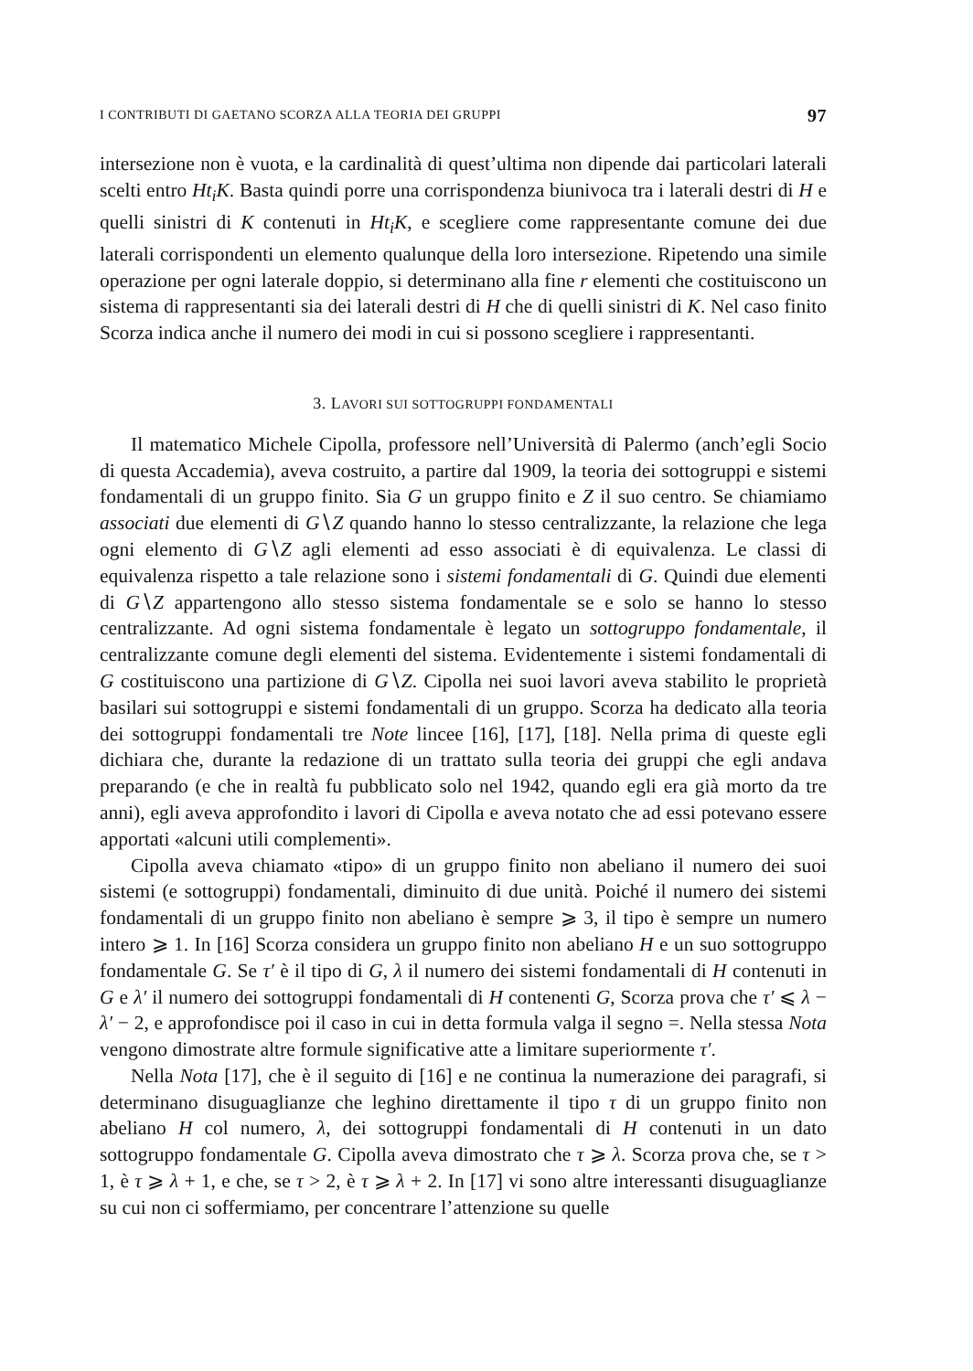I CONTRIBUTI DI GAETANO SCORZA ALLA TEORIA DEI GRUPPI 97
intersezione non è vuota, e la cardinalità di quest’ultima non dipende dai particolari laterali scelti entro Ht<sub>i</sub>K. Basta quindi porre una corrispondenza biunivoca tra i laterali destri di H e quelli sinistri di K contenuti in Ht<sub>i</sub>K, e scegliere come rappresentante comune dei due laterali corrispondenti un elemento qualunque della loro intersezione. Ripetendo una simile operazione per ogni laterale doppio, si determinano alla fine r elementi che costituiscono un sistema di rappresentanti sia dei laterali destri di H che di quelli sinistri di K. Nel caso finito Scorza indica anche il numero dei modi in cui si possono scegliere i rappresentanti.
3. LAVORI SUI SOTTOGRUPPI FONDAMENTALI
Il matematico Michele Cipolla, professore nell’Università di Palermo (anch’egli Socio di questa Accademia), aveva costruito, a partire dal 1909, la teoria dei sottogruppi e sistemi fondamentali di un gruppo finito. Sia G un gruppo finito e Z il suo centro. Se chiamiamo associati due elementi di G∖Z quando hanno lo stesso centralizzante, la relazione che lega ogni elemento di G∖Z agli elementi ad esso associati è di equivalenza. Le classi di equivalenza rispetto a tale relazione sono i sistemi fondamentali di G. Quindi due elementi di G∖Z appartengono allo stesso sistema fondamentale se e solo se hanno lo stesso centralizzante. Ad ogni sistema fondamentale è legato un sottogruppo fondamentale, il centralizzante comune degli elementi del sistema. Evidentemente i sistemi fondamentali di G costituiscono una partizione di G∖Z. Cipolla nei suoi lavori aveva stabilito le proprietà basilari sui sottogruppi e sistemi fondamentali di un gruppo. Scorza ha dedicato alla teoria dei sottogruppi fondamentali tre Note lincee [16], [17], [18]. Nella prima di queste egli dichiara che, durante la redazione di un trattato sulla teoria dei gruppi che egli andava preparando (e che in realtà fu pubblicato solo nel 1942, quando egli era già morto da tre anni), egli aveva approfondito i lavori di Cipolla e aveva notato che ad essi potevano essere apportati «alcuni utili complementi».
Cipolla aveva chiamato «tipo» di un gruppo finito non abeliano il numero dei suoi sistemi (e sottogruppi) fondamentali, diminuito di due unità. Poiché il numero dei sistemi fondamentali di un gruppo finito non abeliano è sempre ⩾ 3, il tipo è sempre un numero intero ⩾ 1. In [16] Scorza considera un gruppo finito non abeliano H e un suo sottogruppo fondamentale G. Se τ′ è il tipo di G, λ il numero dei sistemi fondamentali di H contenuti in G e λ′ il numero dei sottogruppi fondamentali di H contenenti G, Scorza prova che τ′ ⩽ λ − λ′ − 2, e approfondisce poi il caso in cui in detta formula valga il segno =. Nella stessa Nota vengono dimostrate altre formule significative atte a limitare superiormente τ′.
Nella Nota [17], che è il seguito di [16] e ne continua la numerazione dei paragrafi, si determinano disuguaglianze che leghino direttamente il tipo τ di un gruppo finito non abeliano H col numero, λ, dei sottogruppi fondamentali di H contenuti in un dato sottogruppo fondamentale G. Cipolla aveva dimostrato che τ ⩾ λ. Scorza prova che, se τ > 1, è τ ⩾ λ + 1, e che, se τ > 2, è τ ⩾ λ + 2. In [17] vi sono altre interessanti disuguaglianze su cui non ci soffermiamo, per concentrare l’attenzione su quelle